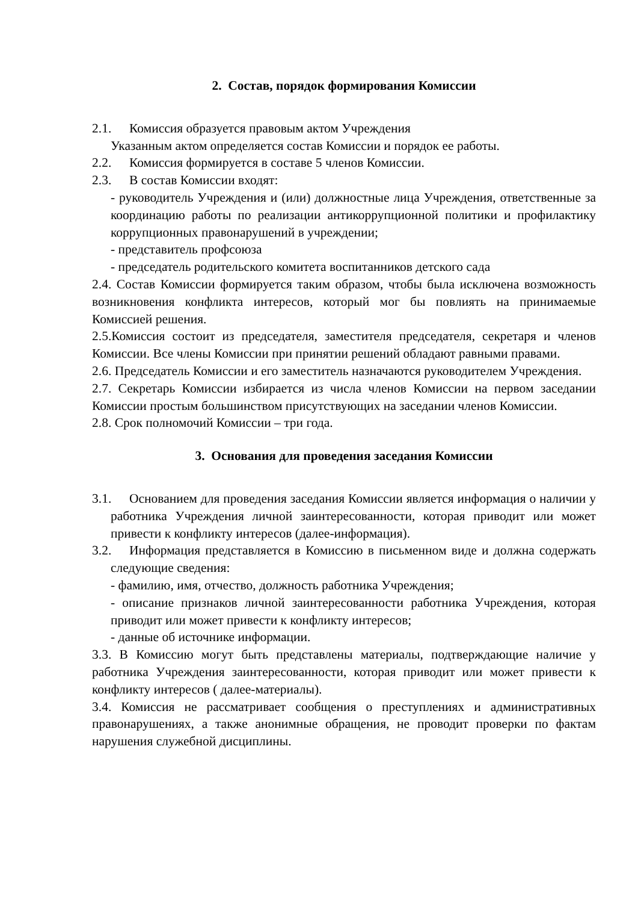2. Состав, порядок формирования Комиссии
2.1. Комиссия образуется правовым актом Учреждения
Указанным актом определяется состав Комиссии и порядок ее работы.
2.2. Комиссия формируется в составе 5 членов Комиссии.
2.3. В состав Комиссии входят:
- руководитель Учреждения и (или) должностные лица Учреждения, ответственные за координацию работы по реализации антикоррупционной политики и профилактику коррупционных правонарушений в учреждении;
- представитель профсоюза
- председатель родительского комитета воспитанников детского сада
2.4. Состав Комиссии формируется таким образом, чтобы была исключена возможность возникновения конфликта интересов, который мог бы повлиять на принимаемые Комиссией решения.
2.5.Комиссия состоит из председателя, заместителя председателя, секретаря и членов Комиссии. Все члены Комиссии при принятии решений обладают равными правами.
2.6. Председатель Комиссии и его заместитель назначаются руководителем Учреждения.
2.7. Секретарь Комиссии избирается из числа членов Комиссии на первом заседании Комиссии простым большинством присутствующих на заседании членов Комиссии.
2.8. Срок полномочий Комиссии – три года.
3. Основания для проведения заседания Комиссии
3.1. Основанием для проведения заседания Комиссии является информация о наличии у работника Учреждения личной заинтересованности, которая приводит или может привести к конфликту интересов (далее-информация).
3.2. Информация представляется в Комиссию в письменном виде и должна содержать следующие сведения:
- фамилию, имя, отчество, должность работника Учреждения;
- описание признаков личной заинтересованности работника Учреждения, которая приводит или может привести к конфликту интересов;
- данные об источнике информации.
3.3. В Комиссию могут быть представлены материалы, подтверждающие наличие у работника Учреждения заинтересованности, которая приводит или может привести к конфликту интересов ( далее-материалы).
3.4. Комиссия не рассматривает сообщения о преступлениях и административных правонарушениях, а также анонимные обращения, не проводит проверки по фактам нарушения служебной дисциплины.